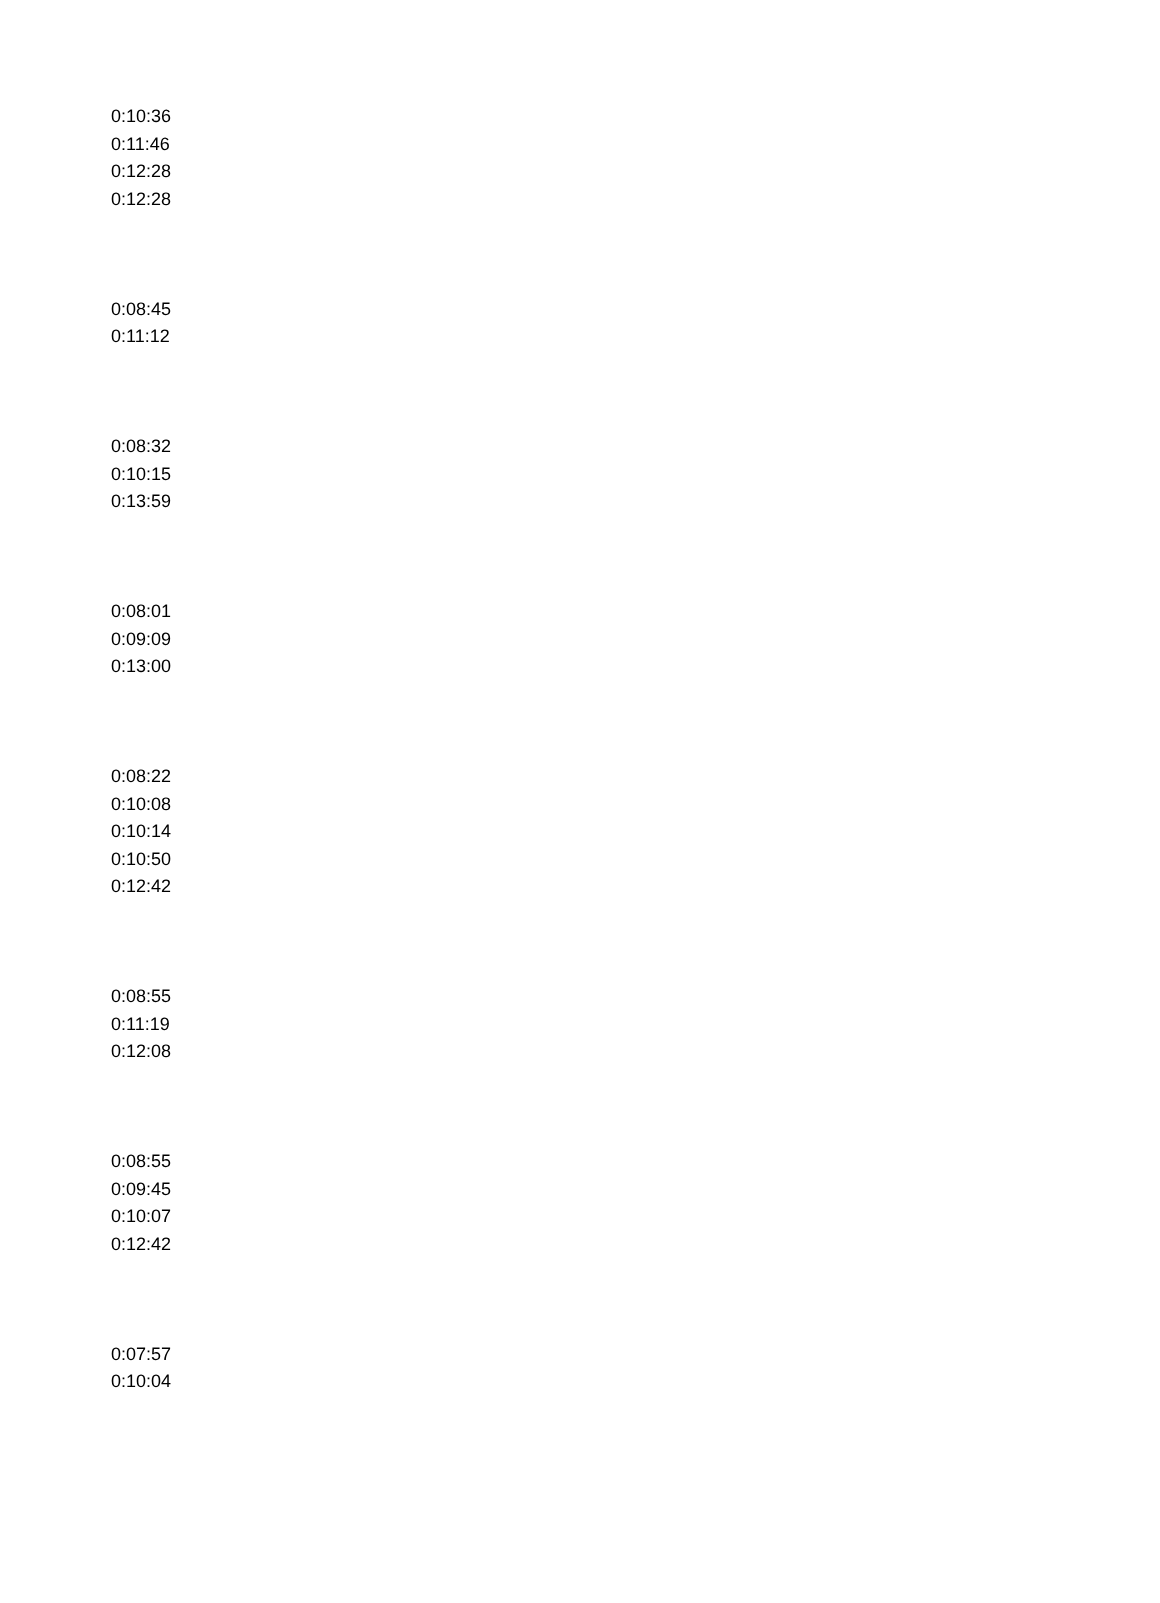| 0:10:36 |
| 0:11:46 |
| 0:12:28 |
| 0:12:28 |
| 0:08:45 |
| 0:11:12 |
| 0:08:32 |
| 0:10:15 |
| 0:13:59 |
| 0:08:01 |
| 0:09:09 |
| 0:13:00 |
| 0:08:22 |
| 0:10:08 |
| 0:10:14 |
| 0:10:50 |
| 0:12:42 |
| 0:08:55 |
| 0:11:19 |
| 0:12:08 |
| 0:08:55 |
| 0:09:45 |
| 0:10:07 |
| 0:12:42 |
| 0:07:57 |
| 0:10:04 |